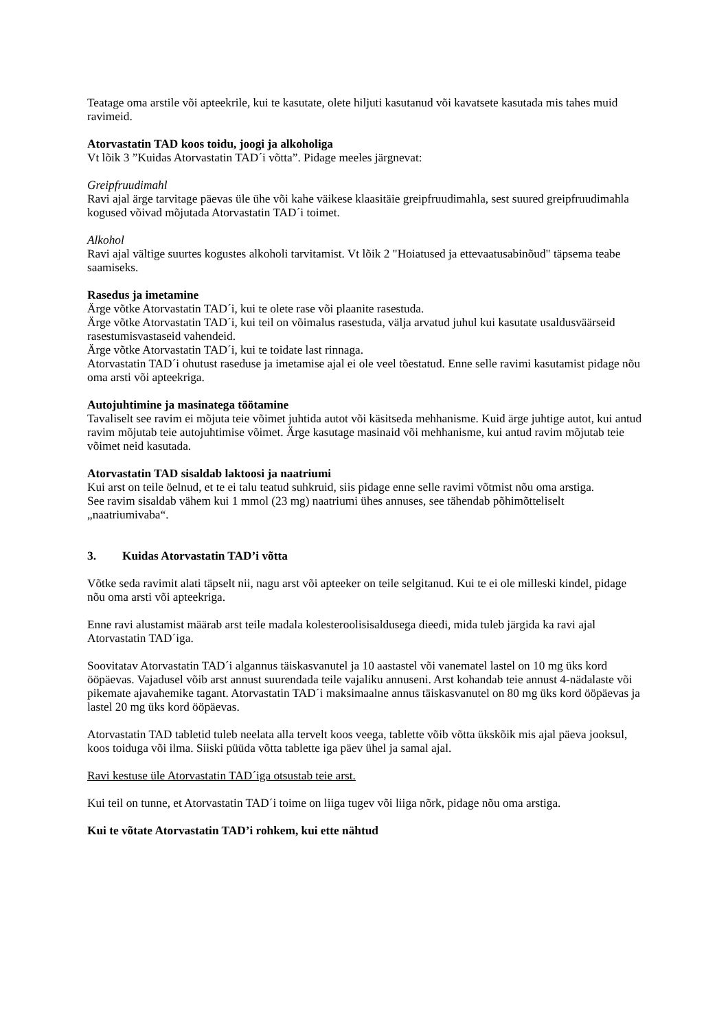Teatage oma arstile või apteekrile, kui te kasutate, olete hiljuti kasutanud või kavatsete kasutada mis tahes muid ravimeid.
Atorvastatin TAD koos toidu, joogi ja alkoholiga
Vt lõik 3 ”Kuidas Atorvastatin TAD´i võtta”. Pidage meeles järgnevat:
Greipfruudimahl
Ravi ajal ärge tarvitage päevas üle ühe või kahe väikese klaasitäie greipfruudimahla, sest suured greipfruudimahla kogused võivad mõjutada Atorvastatin TAD´i toimet.
Alkohol
Ravi ajal vältige suurtes kogustes alkoholi tarvitamist. Vt lõik 2 "Hoiatused ja ettevaatusabinõud" täpsema teabe saamiseks.
Rasedus ja imetamine
Ärge võtke Atorvastatin TAD´i, kui te olete rase või plaanite rasestuda.
Ärge võtke Atorvastatin TAD´i, kui teil on võimalus rasestuda, välja arvatud juhul kui kasutate usaldusväärseid rasestumisvastaseid vahendeid.
Ärge võtke Atorvastatin TAD´i, kui te toidate last rinnaga.
Atorvastatin TAD´i ohutust raseduse ja imetamise ajal ei ole veel tõestatud. Enne selle ravimi kasutamist pidage nõu oma arsti või apteekriga.
Autojuhtimine ja masinatega töötamine
Tavaliselt see ravim ei mõjuta teie võimet juhtida autot või käsitseda mehhanisme. Kuid ärge juhtige autot, kui antud ravim mõjutab teie autojuhtimise võimet. Ärge kasutage masinaid või mehhanisme, kui antud ravim mõjutab teie võimet neid kasutada.
Atorvastatin TAD sisaldab laktoosi ja naatriumi
Kui arst on teile öelnud, et te ei talu teatud suhkruid, siis pidage enne selle ravimi võtmist nõu oma arstiga.
See ravim sisaldab vähem kui 1 mmol (23 mg) naatriumi ühes annuses, see tähendab põhimõtteliselt „naatriumivaba“.
3. Kuidas Atorvastatin TAD’i võtta
Võtke seda ravimit alati täpselt nii, nagu arst või apteeker on teile selgitanud. Kui te ei ole milleski kindel, pidage nõu oma arsti või apteekriga.
Enne ravi alustamist määrab arst teile madala kolesteroolisisaldusega dieedi, mida tuleb järgida ka ravi ajal Atorvastatin TAD´iga.
Soovitatav Atorvastatin TAD´i algannus täiskasvanutel ja 10 aastastel või vanematel lastel on 10 mg üks kord ööpäevas. Vajadusel võib arst annust suurendada teile vajaliku annuseni. Arst kohandab teie annust 4-nädalaste või pikemate ajavahemike tagant. Atorvastatin TAD´i maksimaalne annus täiskasvanutel on 80 mg üks kord ööpäevas ja lastel 20 mg üks kord ööpäevas.
Atorvastatin TAD tabletid tuleb neelata alla tervelt koos veega, tablette võib võtta ükskõik mis ajal päeva jooksul, koos toiduga või ilma. Siiski püüda võtta tablette iga päev ühel ja samal ajal.
Ravi kestuse üle Atorvastatin TAD´iga otsustab teie arst.
Kui teil on tunne, et Atorvastatin TAD´i toime on liiga tugev või liiga nõrk, pidage nõu oma arstiga.
Kui te võtate Atorvastatin TAD’i rohkem, kui ette nähtud